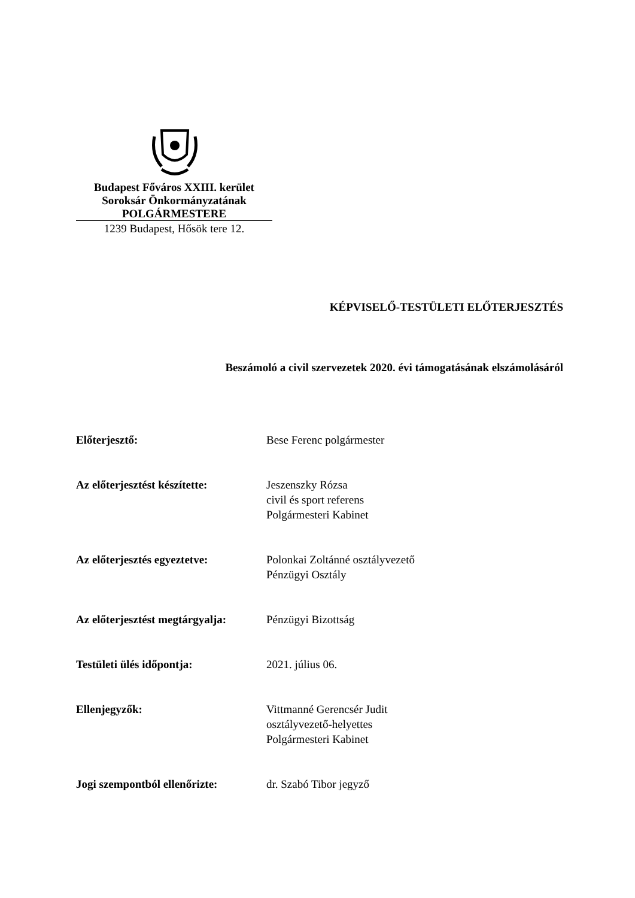Budapest Főváros XXIII. kerület
Soroksár Önkormányzatának
POLGÁRMESTERE
1239 Budapest, Hősök tere 12.
KÉPVISELŐ-TESTÜLETI ELŐTERJESZTÉS
Beszámoló a civil szervezetek 2020. évi támogatásának elszámolásáról
Előterjesztő: Bese Ferenc polgármester
Az előterjesztést készítette:
Jeszenszky Rózsa
civil és sport referens
Polgármesteri Kabinet
Az előterjesztés egyeztetve:
Polonkai Zoltánné osztályvezető
Pénzügyi Osztály
Az előterjesztést megtárgyalja:
Pénzügyi Bizottság
Testületi ülés időpontja: 2021. július 06.
Ellenjegyzők: Vittmanné Gerencsér Judit
osztályvezető-helyettes
Polgármesteri Kabinet
Jogi szempontból ellenőrizte:
dr. Szabó Tibor jegyző